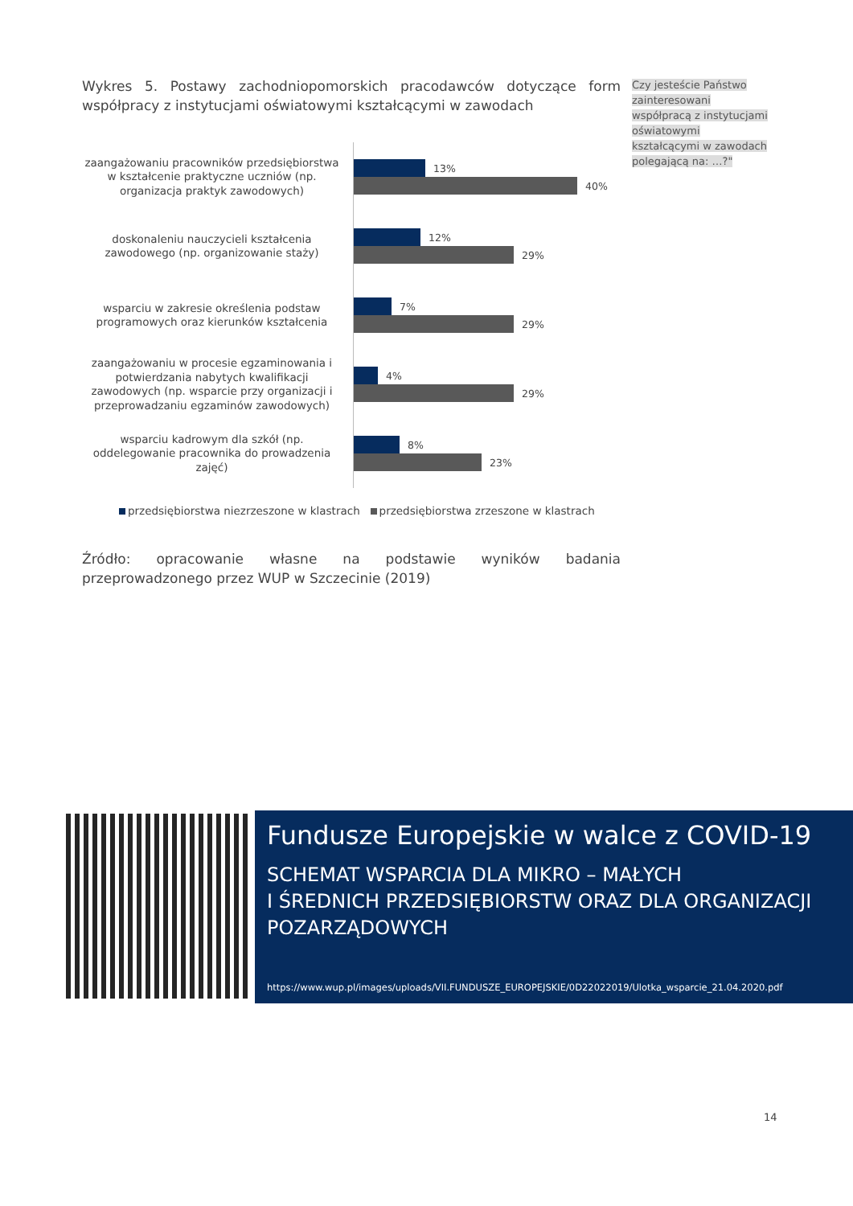Wykres 5. Postawy zachodniopomorskich pracodawców dotyczące form współpracy z instytucjami oświatowymi kształcącymi w zawodach
zaangażowaniu pracowników przedsiębiorstwa w kształcenie praktyczne uczniów (np. organizacja praktyk zawodowych)
13%
40%
doskonaleniu nauczycieli kształcenia zawodowego (np. organizowanie staży)
12%
29%
wsparciu w zakresie określenia podstaw programowych oraz kierunków kształcenia
7%
29%
zaangażowaniu w procesie egzaminowania i potwierdzania nabytych kwalifikacji zawodowych (np. wsparcie przy organizacji i przeprowadzaniu egzaminów zawodowych)
4%
29%
wsparciu kadrowym dla szkół (np. oddelegowanie pracownika do prowadzenia zajęć)
8%
23%
przedsiębiorstwa niezrzeszone w klastrach przedsiębiorstwa zrzeszone w klastrach
Źródło: opracowanie własne na podstawie wyników badania przeprowadzonego przez WUP w Szczecinie (2019)
Czy jesteście Państwo zainteresowani współpracą z instytucjami oświatowymi kształcącymi w zawodach polegającą na: …?"
Fundusze Europejskie w walce z COVID-19
SCHEMAT WSPARCIA DLA MIKRO – MAŁYCH
I ŚREDNICH PRZEDSIĘBIORSTW ORAZ DLA ORGANIZACJI POZARZĄDOWYCH
https://www.wup.pl/images/uploads/VII.FUNDUSZE_EUROPEJSKIE/0D22022019/Ulotka_wsparcie_21.04.2020.pdf
14